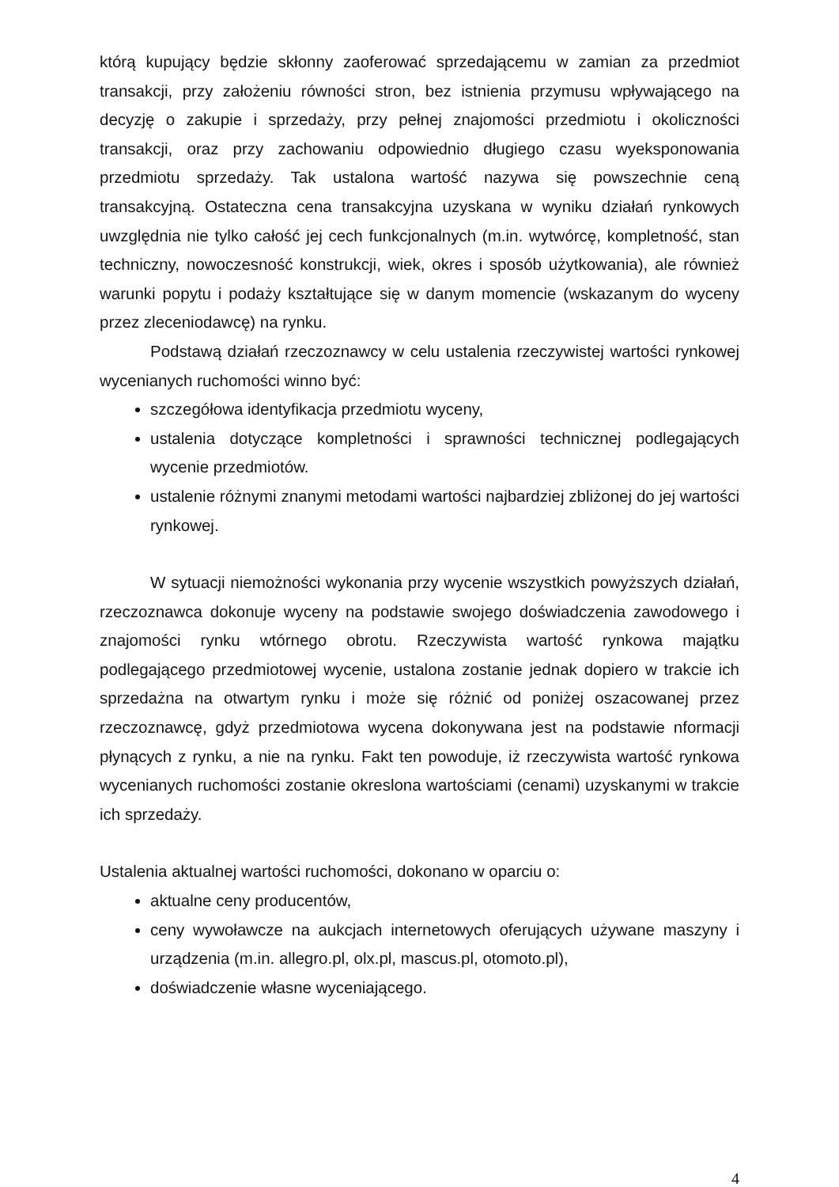którą kupujący będzie skłonny zaoferować sprzedającemu w zamian za przedmiot transakcji, przy założeniu równości stron, bez istnienia przymusu wpływającego na decyzję o zakupie i sprzedaży, przy pełnej znajomości przedmiotu i okoliczności transakcji, oraz przy zachowaniu odpowiednio długiego czasu wyeksponowania przedmiotu sprzedaży. Tak ustalona wartość nazywa się powszechnie ceną transakcyjną. Ostateczna cena transakcyjna uzyskana w wyniku działań rynkowych uwzględnia nie tylko całość jej cech funkcjonalnych (m.in. wytwórcę, kompletność, stan techniczny, nowoczesność konstrukcji, wiek, okres i sposób użytkowania), ale również warunki popytu i podaży kształtujące się w danym momencie (wskazanym do wyceny przez zleceniodawcę) na rynku.
Podstawą działań rzeczoznawcy w celu ustalenia rzeczywistej wartości rynkowej wycenianych ruchomości winno być:
szczegółowa identyfikacja przedmiotu wyceny,
ustalenia dotyczące kompletności i sprawności technicznej podlegających wycenie przedmiotów.
ustalenie różnymi znanymi metodami wartości najbardziej zbliżonej do jej wartości rynkowej.
W sytuacji niemożności wykonania przy wycenie wszystkich powyższych działań, rzeczoznawca dokonuje wyceny na podstawie swojego doświadczenia zawodowego i znajomości rynku wtórnego obrotu. Rzeczywista wartość rynkowa majątku podlegającego przedmiotowej wycenie, ustalona zostanie jednak dopiero w trakcie ich sprzedażna na otwartym rynku i może się różnić od poniżej oszacowanej przez rzeczoznawcę, gdyż przedmiotowa wycena dokonywana jest na podstawie nformacji płynących z rynku, a nie na rynku. Fakt ten powoduje, iż rzeczywista wartość rynkowa wycenianych ruchomości zostanie okreslona wartościami (cenami) uzyskanymi w trakcie ich sprzedaży.
Ustalenia aktualnej wartości ruchomości, dokonano w oparciu o:
aktualne ceny producentów,
ceny wywoławcze na aukcjach internetowych oferujących używane maszyny i urządzenia (m.in. allegro.pl, olx.pl, mascus.pl, otomoto.pl),
doświadczenie własne wyceniającego.
4